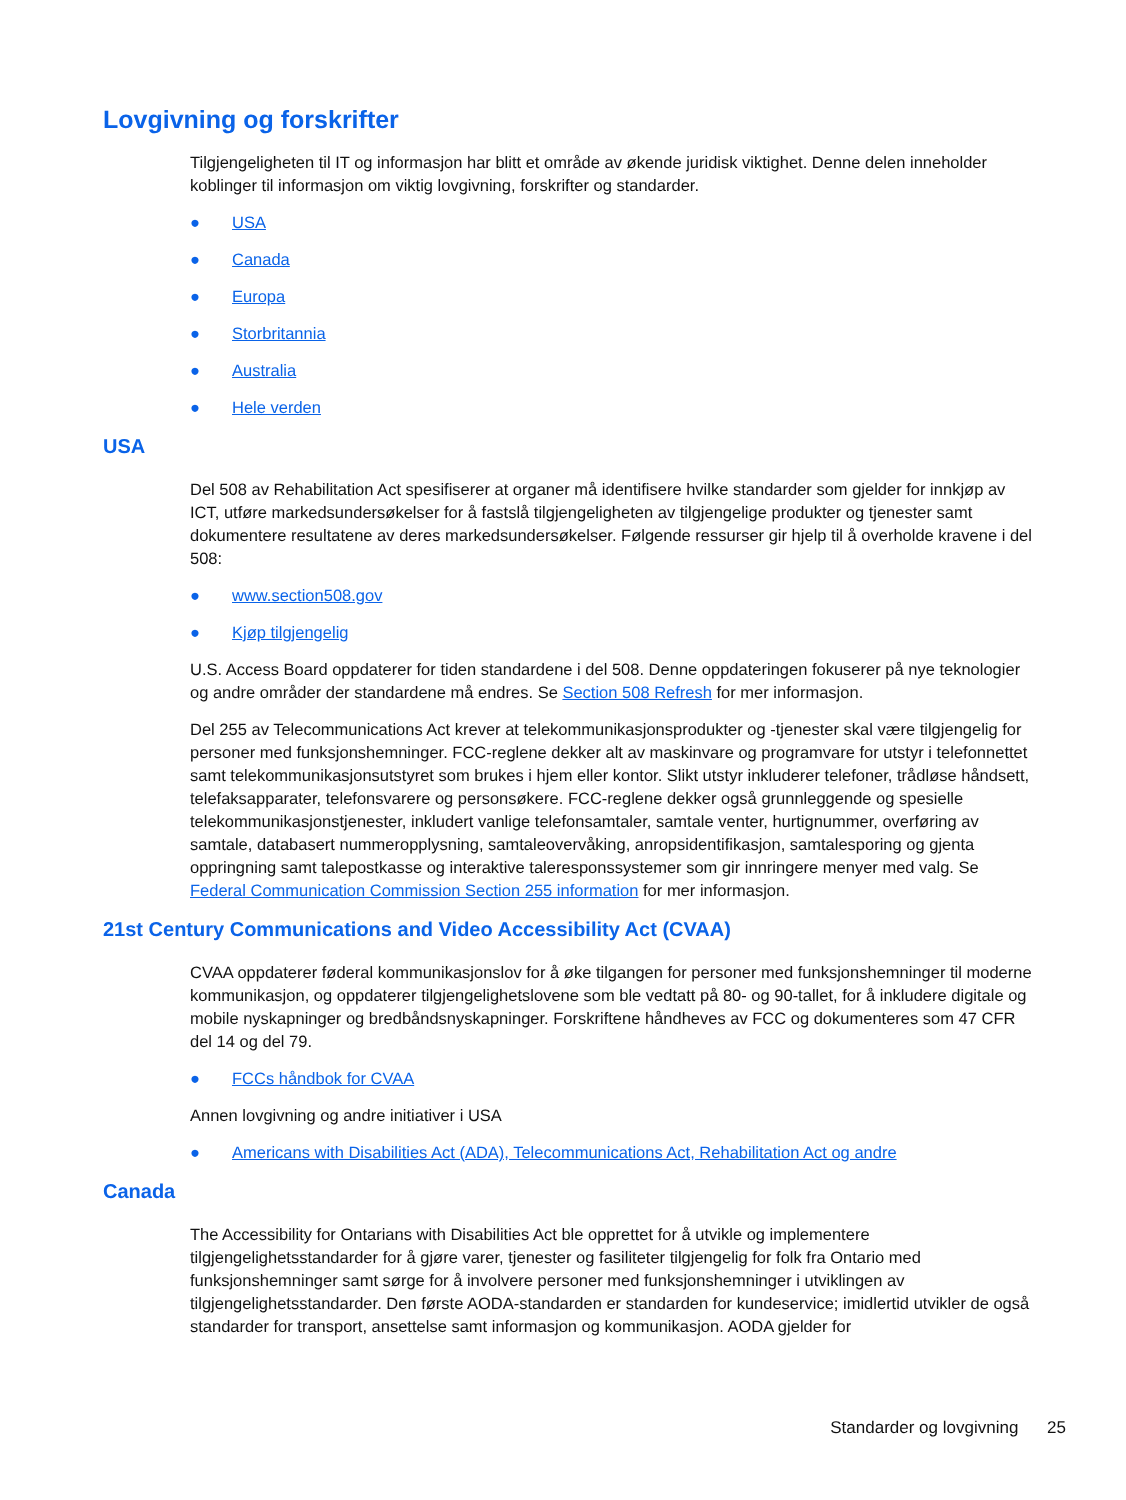Lovgivning og forskrifter
Tilgjengeligheten til IT og informasjon har blitt et område av økende juridisk viktighet. Denne delen inneholder koblinger til informasjon om viktig lovgivning, forskrifter og standarder.
● USA
● Canada
● Europa
● Storbritannia
● Australia
● Hele verden
USA
Del 508 av Rehabilitation Act spesifiserer at organer må identifisere hvilke standarder som gjelder for innkjøp av ICT, utføre markedsundersøkelser for å fastslå tilgjengeligheten av tilgjengelige produkter og tjenester samt dokumentere resultatene av deres markedsundersøkelser. Følgende ressurser gir hjelp til å overholde kravene i del 508:
● www.section508.gov
● Kjøp tilgjengelig
U.S. Access Board oppdaterer for tiden standardene i del 508. Denne oppdateringen fokuserer på nye teknologier og andre områder der standardene må endres. Se Section 508 Refresh for mer informasjon.
Del 255 av Telecommunications Act krever at telekommunikasjonsprodukter og -tjenester skal være tilgjengelig for personer med funksjonshemninger. FCC-reglene dekker alt av maskinvare og programvare for utstyr i telefonnettet samt telekommunikasjonsutstyret som brukes i hjem eller kontor. Slikt utstyr inkluderer telefoner, trådløse håndsett, telefaksapparater, telefonsvarere og personsøkere. FCC-reglene dekker også grunnleggende og spesielle telekommunikasjonstjenester, inkludert vanlige telefonsamtaler, samtale venter, hurtignummer, overføring av samtale, databasert nummeropplysning, samtaleovervåking, anropsidentifikasjon, samtalesporing og gjenta oppringning samt talepostkasse og interaktive taleresponssystemer som gir innringere menyer med valg. Se Federal Communication Commission Section 255 information for mer informasjon.
21st Century Communications and Video Accessibility Act (CVAA)
CVAA oppdaterer føderal kommunikasjonslov for å øke tilgangen for personer med funksjonshemninger til moderne kommunikasjon, og oppdaterer tilgjengelighetslovene som ble vedtatt på 80- og 90-tallet, for å inkludere digitale og mobile nyskapninger og bredbåndsnyskapninger. Forskriftene håndheves av FCC og dokumenteres som 47 CFR del 14 og del 79.
● FCCs håndbok for CVAA
Annen lovgivning og andre initiativer i USA
● Americans with Disabilities Act (ADA), Telecommunications Act, Rehabilitation Act og andre
Canada
The Accessibility for Ontarians with Disabilities Act ble opprettet for å utvikle og implementere tilgjengelighetsstandarder for å gjøre varer, tjenester og fasiliteter tilgjengelig for folk fra Ontario med funksjonshemninger samt sørge for å involvere personer med funksjonshemninger i utviklingen av tilgjengelighetsstandarder. Den første AODA-standarden er standarden for kundeservice; imidlertid utvikler de også standarder for transport, ansettelse samt informasjon og kommunikasjon. AODA gjelder for
Standarder og lovgivning 25